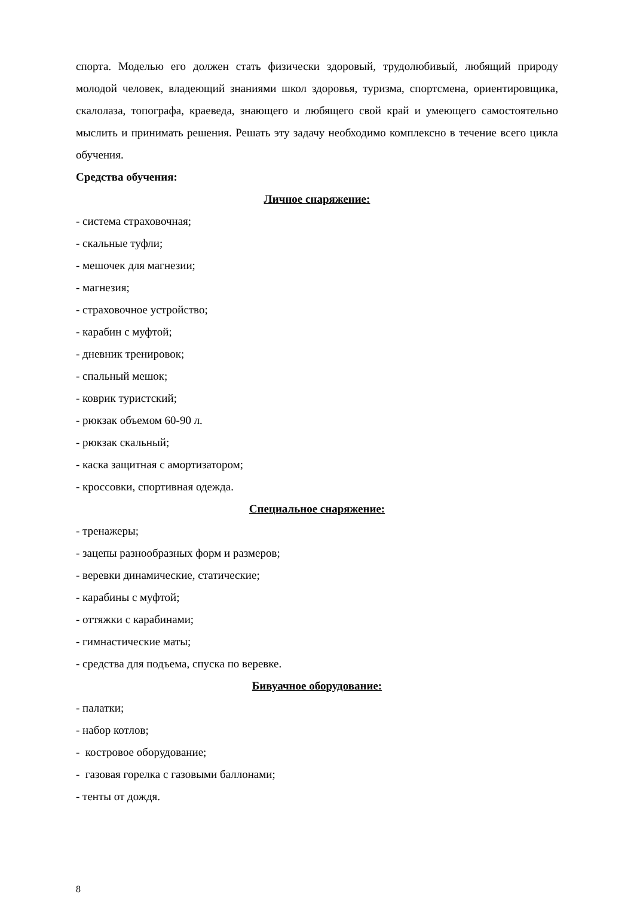спорта. Моделью его должен стать физически здоровый, трудолюбивый, любящий природу молодой человек, владеющий знаниями школ здоровья, туризма, спортсмена, ориентировщика, скалолаза, топографа, краеведа, знающего и любящего свой край и умеющего самостоятельно мыслить и принимать решения. Решать эту задачу необходимо комплексно в течение всего цикла обучения.
Средства обучения:
Личное снаряжение:
- система страховочная;
- скальные туфли;
- мешочек для магнезии;
- магнезия;
- страховочное устройство;
- карабин с муфтой;
- дневник тренировок;
- спальный мешок;
- коврик туристский;
- рюкзак объемом 60-90 л.
- рюкзак скальный;
- каска защитная с амортизатором;
- кроссовки, спортивная одежда.
Специальное снаряжение:
- тренажеры;
- зацепы разнообразных форм и размеров;
- веревки динамические, статические;
- карабины с муфтой;
- оттяжки с карабинами;
- гимнастические маты;
- средства для подъема, спуска по веревке.
Бивуачное оборудование:
- палатки;
- набор котлов;
- костровое оборудование;
- газовая горелка с газовыми баллонами;
- тенты от дождя.
8